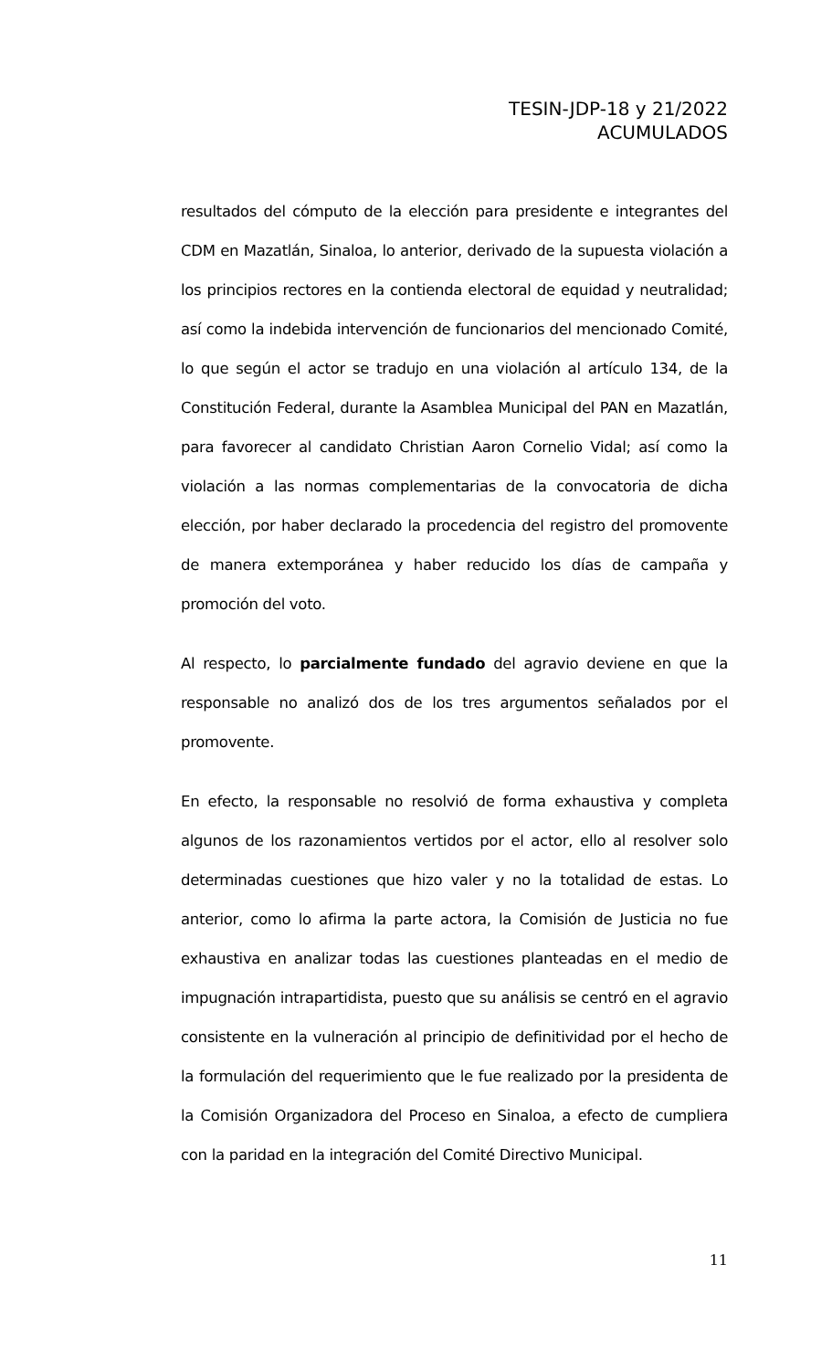TESIN-JDP-18 y 21/2022
ACUMULADOS
resultados del cómputo de la elección para presidente e integrantes del CDM en Mazatlán, Sinaloa, lo anterior, derivado de la supuesta violación a los principios rectores en la contienda electoral de equidad y neutralidad; así como la indebida intervención de funcionarios del mencionado Comité, lo que según el actor se tradujo en una violación al artículo 134, de la Constitución Federal, durante la Asamblea Municipal del PAN en Mazatlán, para favorecer al candidato Christian Aaron Cornelio Vidal; así como la violación a las normas complementarias de la convocatoria de dicha elección, por haber declarado la procedencia del registro del promovente de manera extemporánea y haber reducido los días de campaña y promoción del voto.
Al respecto, lo parcialmente fundado del agravio deviene en que la responsable no analizó dos de los tres argumentos señalados por el promovente.
En efecto, la responsable no resolvió de forma exhaustiva y completa algunos de los razonamientos vertidos por el actor, ello al resolver solo determinadas cuestiones que hizo valer y no la totalidad de estas. Lo anterior, como lo afirma la parte actora, la Comisión de Justicia no fue exhaustiva en analizar todas las cuestiones planteadas en el medio de impugnación intrapartidista, puesto que su análisis se centró en el agravio consistente en la vulneración al principio de definitividad por el hecho de la formulación del requerimiento que le fue realizado por la presidenta de la Comisión Organizadora del Proceso en Sinaloa, a efecto de cumpliera con la paridad en la integración del Comité Directivo Municipal.
11